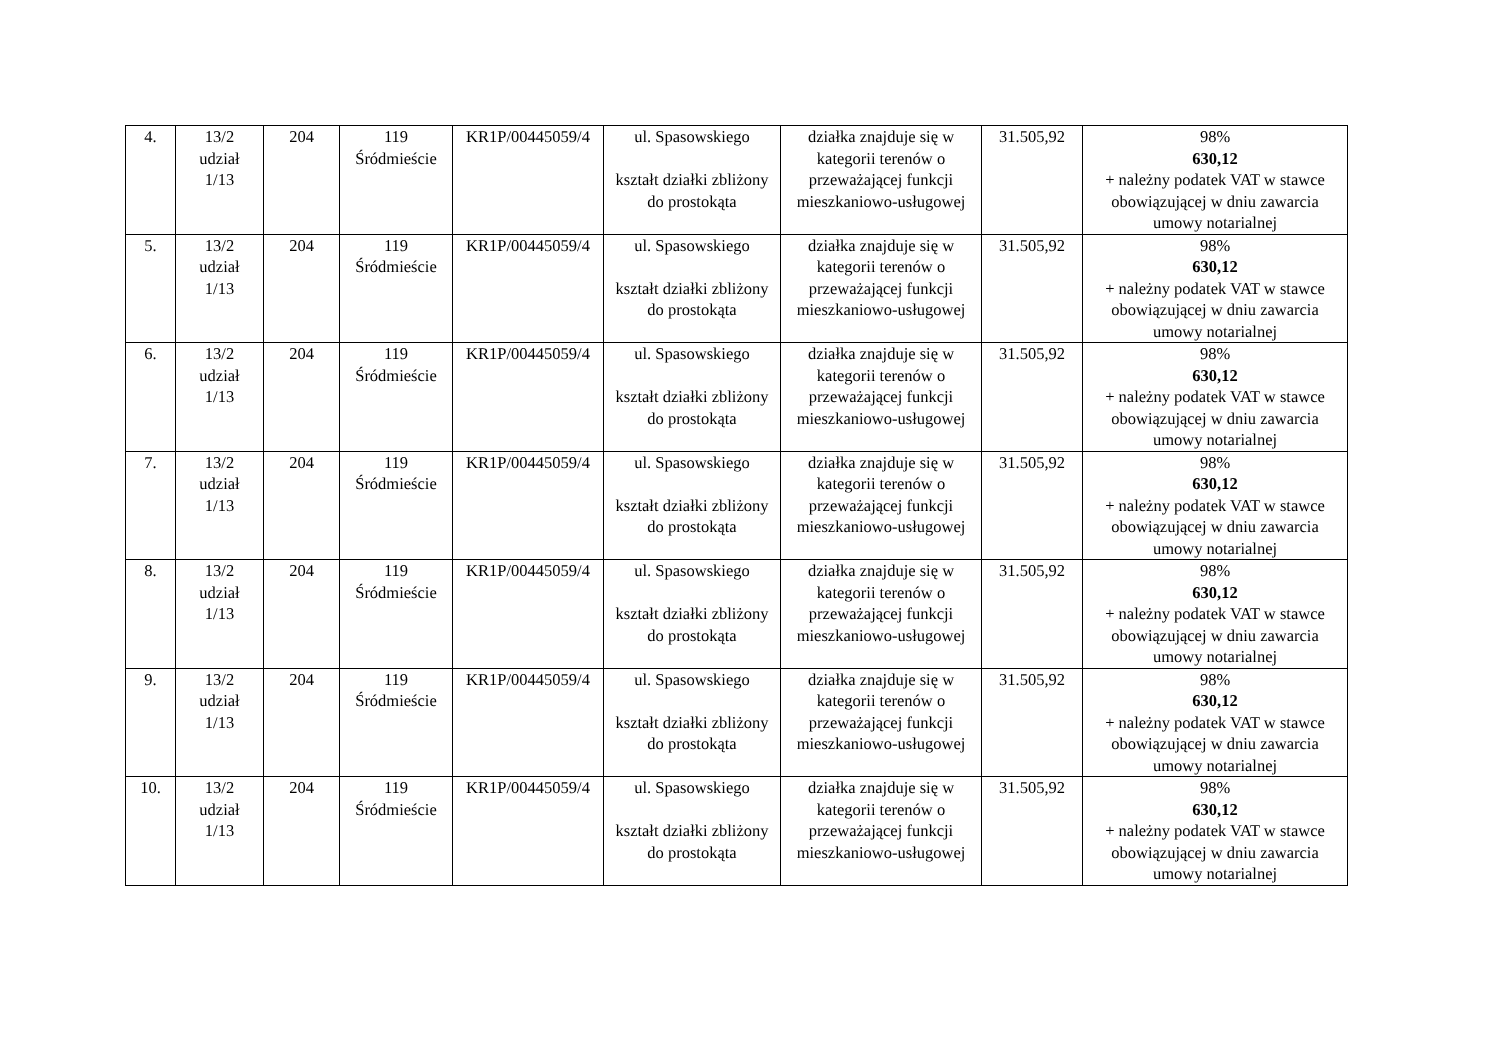| 4. | 13/2 udział 1/13 | 204 | 119 Śródmieście | KR1P/00445059/4 | ul. Spasowskiego kształt działki zbliżony do prostokąta | działka znajduje się w kategorii terenów o przeważającej funkcji mieszkaniowo-usługowej | 31.505,92 | 98% 630,12 + należny podatek VAT w stawce obowiązującej w dniu zawarcia umowy notarialnej |
| 5. | 13/2 udział 1/13 | 204 | 119 Śródmieście | KR1P/00445059/4 | ul. Spasowskiego kształt działki zbliżony do prostokąta | działka znajduje się w kategorii terenów o przeważającej funkcji mieszkaniowo-usługowej | 31.505,92 | 98% 630,12 + należny podatek VAT w stawce obowiązującej w dniu zawarcia umowy notarialnej |
| 6. | 13/2 udział 1/13 | 204 | 119 Śródmieście | KR1P/00445059/4 | ul. Spasowskiego kształt działki zbliżony do prostokąta | działka znajduje się w kategorii terenów o przeważającej funkcji mieszkaniowo-usługowej | 31.505,92 | 98% 630,12 + należny podatek VAT w stawce obowiązującej w dniu zawarcia umowy notarialnej |
| 7. | 13/2 udział 1/13 | 204 | 119 Śródmieście | KR1P/00445059/4 | ul. Spasowskiego kształt działki zbliżony do prostokąta | działka znajduje się w kategorii terenów o przeważającej funkcji mieszkaniowo-usługowej | 31.505,92 | 98% 630,12 + należny podatek VAT w stawce obowiązującej w dniu zawarcia umowy notarialnej |
| 8. | 13/2 udział 1/13 | 204 | 119 Śródmieście | KR1P/00445059/4 | ul. Spasowskiego kształt działki zbliżony do prostokąta | działka znajduje się w kategorii terenów o przeważającej funkcji mieszkaniowo-usługowej | 31.505,92 | 98% 630,12 + należny podatek VAT w stawce obowiązującej w dniu zawarcia umowy notarialnej |
| 9. | 13/2 udział 1/13 | 204 | 119 Śródmieście | KR1P/00445059/4 | ul. Spasowskiego kształt działki zbliżony do prostokąta | działka znajduje się w kategorii terenów o przeważającej funkcji mieszkaniowo-usługowej | 31.505,92 | 98% 630,12 + należny podatek VAT w stawce obowiązującej w dniu zawarcia umowy notarialnej |
| 10. | 13/2 udział 1/13 | 204 | 119 Śródmieście | KR1P/00445059/4 | ul. Spasowskiego kształt działki zbliżony do prostokąta | działka znajduje się w kategorii terenów o przeważającej funkcji mieszkaniowo-usługowej | 31.505,92 | 98% 630,12 + należny podatek VAT w stawce obowiązującej w dniu zawarcia umowy notarialnej |